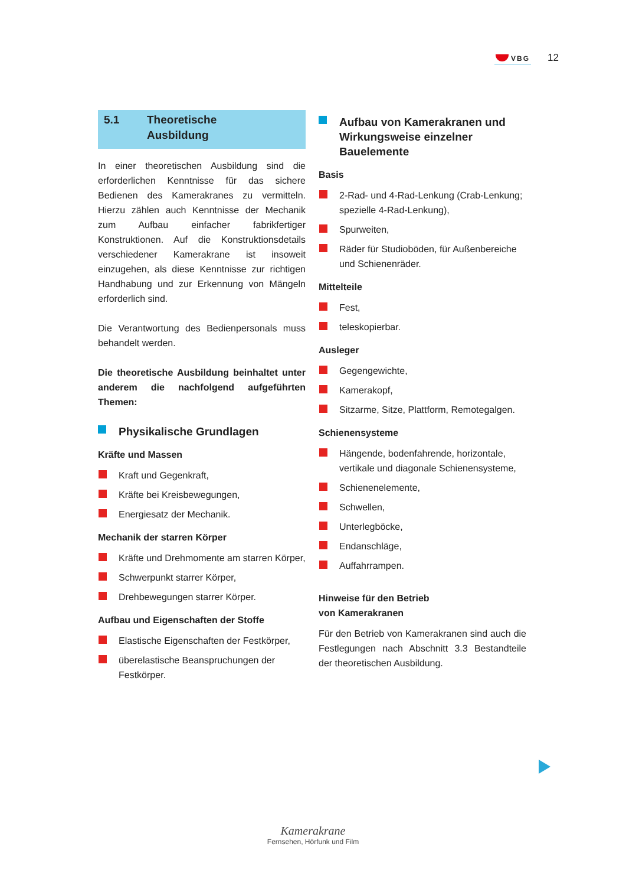VBG 12
5.1 Theoretische
Ausbildung
In einer theoretischen Ausbildung sind die erforderlichen Kenntnisse für das sichere Bedienen des Kamerakranes zu vermitteln. Hierzu zählen auch Kenntnisse der Mechanik zum Aufbau einfacher fabrikfertiger Konstruktionen. Auf die Konstruktionsdetails verschiedener Kamerakrane ist insoweit einzugehen, als diese Kenntnisse zur richtigen Handhabung und zur Erkennung von Mängeln erforderlich sind.
Die Verantwortung des Bedienpersonals muss behandelt werden.
Die theoretische Ausbildung beinhaltet unter anderem die nachfolgend aufgeführten Themen:
Physikalische Grundlagen
Kräfte und Massen
Kraft und Gegenkraft,
Kräfte bei Kreisbewegungen,
Energiesatz der Mechanik.
Mechanik der starren Körper
Kräfte und Drehmomente am starren Körper,
Schwerpunkt starrer Körper,
Drehbewegungen starrer Körper.
Aufbau und Eigenschaften der Stoffe
Elastische Eigenschaften der Festkörper,
überelastische Beanspruchungen der Festkörper.
Aufbau von Kamerakranen und Wirkungsweise einzelner Bauelemente
Basis
2-Rad- und 4-Rad-Lenkung (Crab-Lenkung; spezielle 4-Rad-Lenkung),
Spurweiten,
Räder für Studioböden, für Außenbereiche und Schienenräder.
Mittelteile
Fest,
teleskopierbar.
Ausleger
Gegengewichte,
Kamerakopf,
Sitzarme, Sitze, Plattform, Remotegalgen.
Schienensysteme
Hängende, bodenfahrende, horizontale, vertikale und diagonale Schienensysteme,
Schienenelemente,
Schwellen,
Unterlegböcke,
Endanschläge,
Auffahrrampen.
Hinweise für den Betrieb
von Kamerakranen
Für den Betrieb von Kamerakranen sind auch die Festlegungen nach Abschnitt 3.3 Bestandteile der theoretischen Ausbildung.
Kamerakrane
Fernsehen, Hörfunk und Film